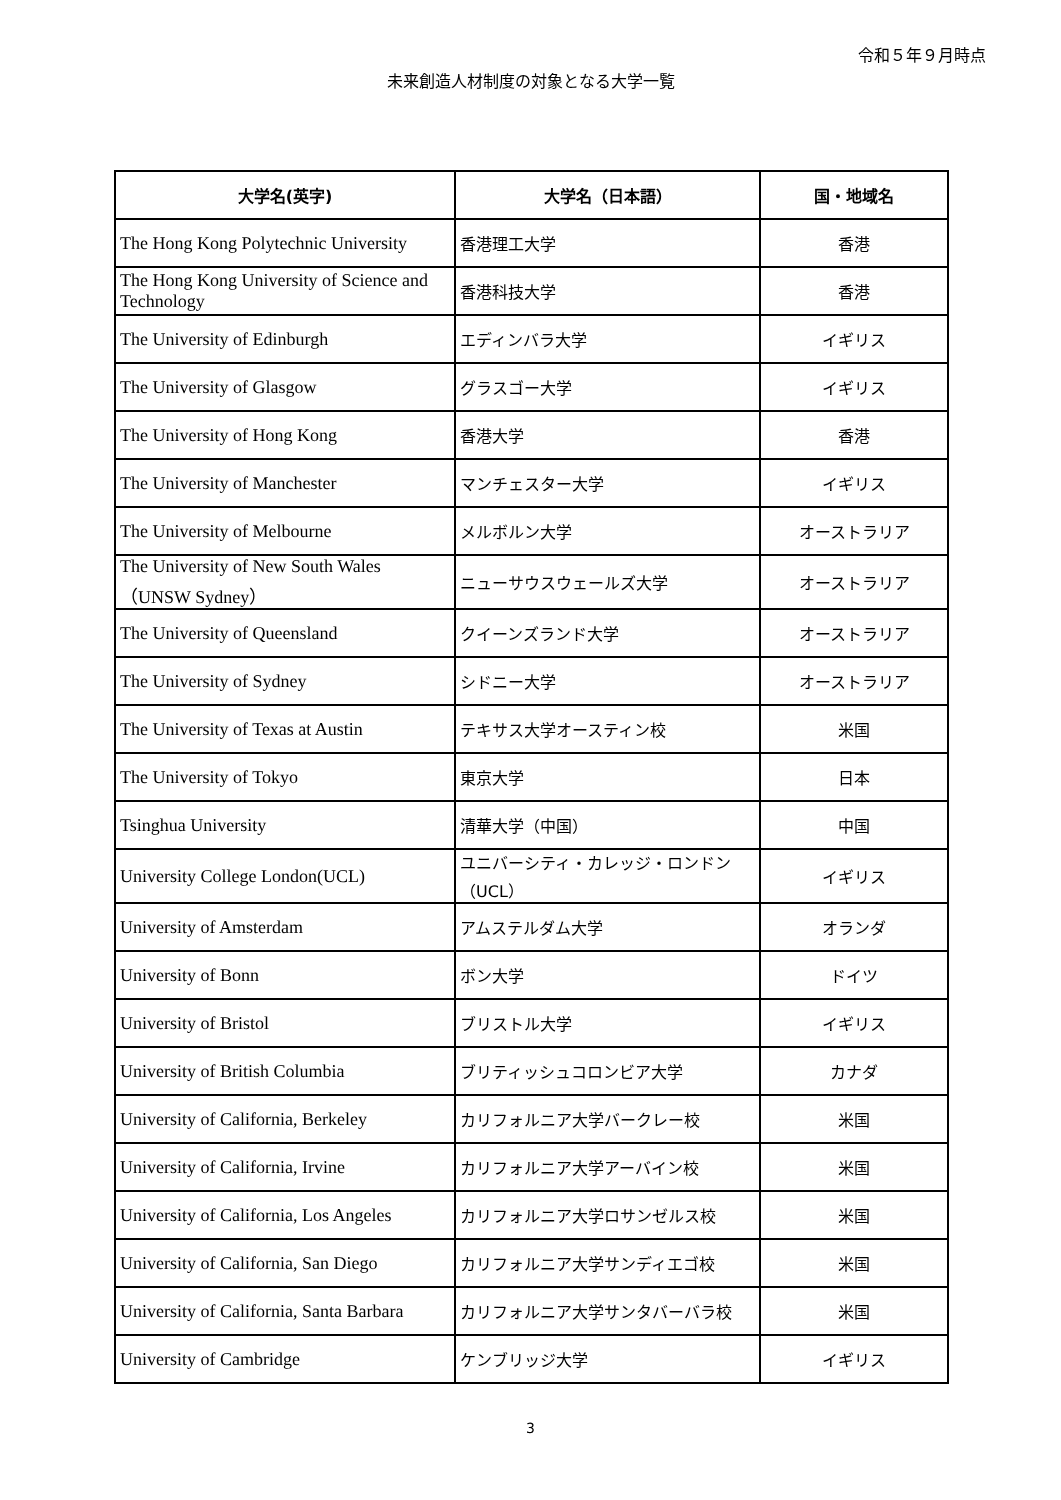令和５年９月時点
未来創造人材制度の対象となる大学一覧
| 大学名(英字) | 大学名（日本語） | 国・地域名 |
| --- | --- | --- |
| The Hong Kong Polytechnic University | 香港理工大学 | 香港 |
| The Hong Kong University of Science and Technology | 香港科技大学 | 香港 |
| The University of Edinburgh | エディンバラ大学 | イギリス |
| The University of Glasgow | グラスゴー大学 | イギリス |
| The University of Hong Kong | 香港大学 | 香港 |
| The University of Manchester | マンチェスター大学 | イギリス |
| The University of Melbourne | メルボルン大学 | オーストラリア |
| The University of New South Wales （UNSW Sydney） | ニューサウスウェールズ大学 | オーストラリア |
| The University of Queensland | クイーンズランド大学 | オーストラリア |
| The University of Sydney | シドニー大学 | オーストラリア |
| The University of Texas at Austin | テキサス大学オースティン校 | 米国 |
| The University of Tokyo | 東京大学 | 日本 |
| Tsinghua University | 清華大学（中国） | 中国 |
| University College London(UCL) | ユニバーシティ・カレッジ・ロンドン（UCL） | イギリス |
| University of Amsterdam | アムステルダム大学 | オランダ |
| University of Bonn | ボン大学 | ドイツ |
| University of Bristol | ブリストル大学 | イギリス |
| University of British Columbia | ブリティッシュコロンビア大学 | カナダ |
| University of California, Berkeley | カリフォルニア大学バークレー校 | 米国 |
| University of California, Irvine | カリフォルニア大学アーバイン校 | 米国 |
| University of California, Los Angeles | カリフォルニア大学ロサンゼルス校 | 米国 |
| University of California, San Diego | カリフォルニア大学サンディエゴ校 | 米国 |
| University of California, Santa Barbara | カリフォルニア大学サンタバーバラ校 | 米国 |
| University of Cambridge | ケンブリッジ大学 | イギリス |
3